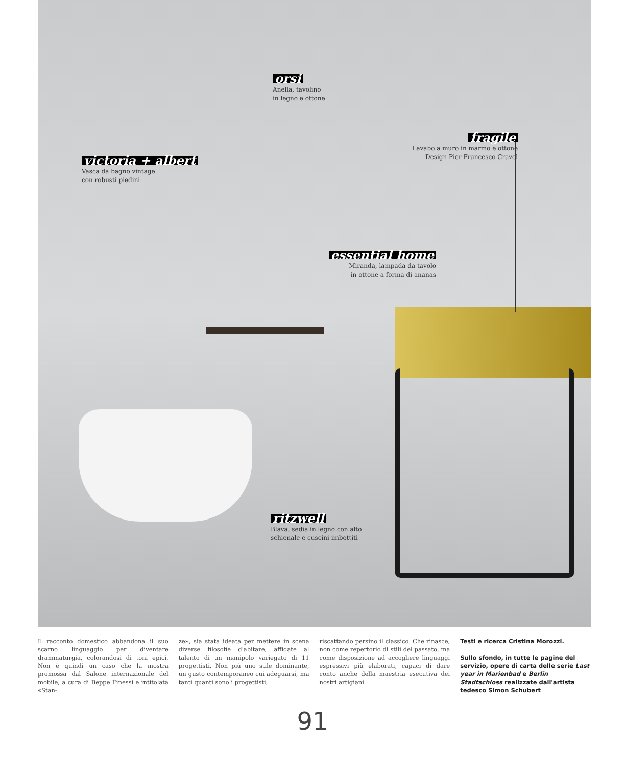orsi
Anella, tavolino
in legno e ottone
fragile
Lavabo a muro in marmo e ottone
Design Pier Francesco Cravel
victoria + albert
Vasca da bagno vintage
con robusti piedini
essential home
Miranda, lampada da tavolo
in ottone a forma di ananas
ritzwell
Blava, sedia in legno con alto
schienale e cuscini imbottiti
Il racconto domestico abbandona il suo scarno linguaggio per diventare drammaturgia, colorandosi di toni epici. Non è quindi un caso che la mostra promossa dal Salone internazionale del mobile, a cura di Beppe Finessi e intitolata «Stan-
ze», sia stata ideata per mettere in scena diverse filosofie d'abitare, affidate al talento di un manipolo variegato di 11 progettisti. Non più uno stile dominante, un gusto contemporaneo cui adeguarsi, ma tanti quanti sono i progettisti,
riscattando persino il classico. Che rinasce, non come repertorio di stili del passato, ma come disposizione ad accogliere linguaggi espressivi più elaborati, capaci di dare conto anche della maestria esecutiva dei nostri artigiani.
Testi e ricerca Cristina Morozzi.
Sullo sfondo, in tutte le pagine del servizio, opere di carta delle serie Last year in Marienbad e Berlin Stadtschloss realizzate dall'artista tedesco Simon Schubert
91